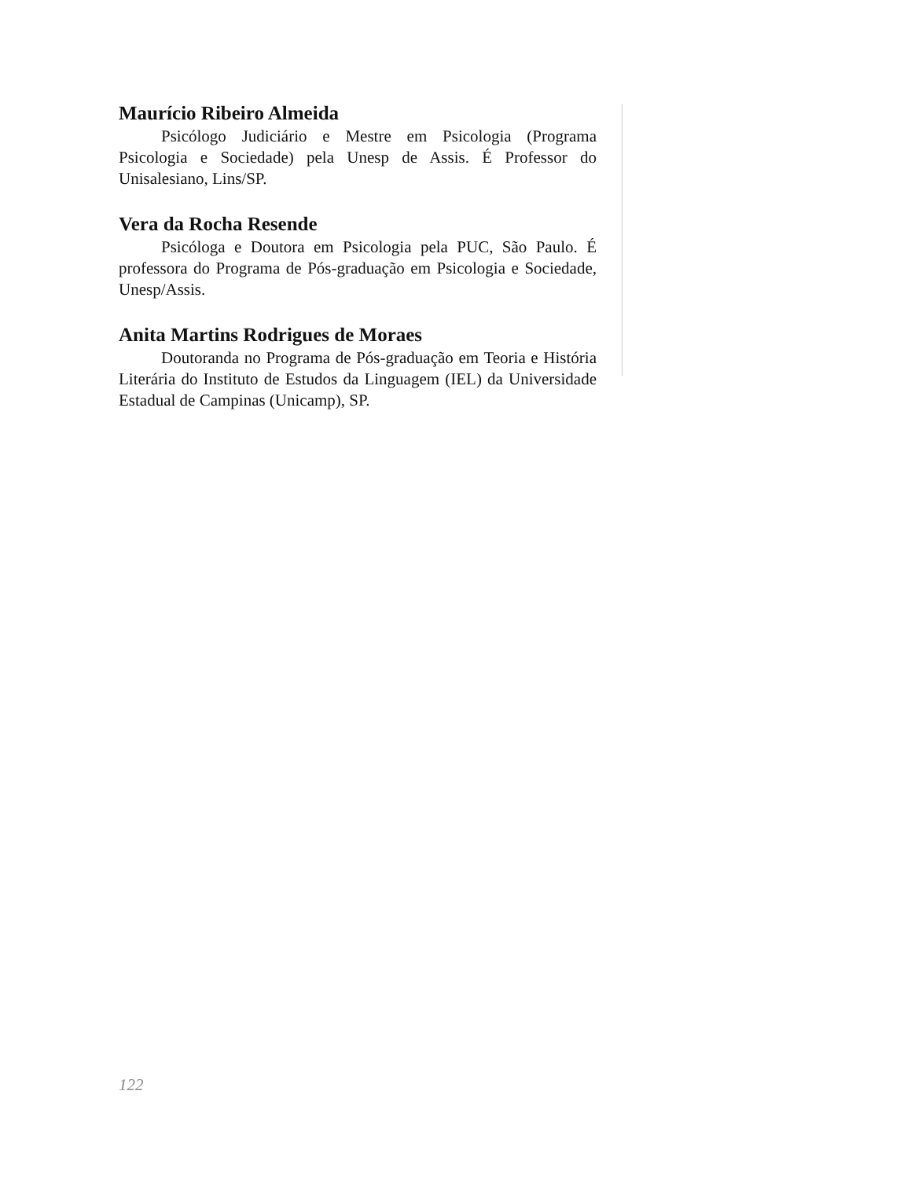Maurício Ribeiro Almeida
Psicólogo Judiciário e Mestre em Psicologia (Programa Psicologia e Sociedade) pela Unesp de Assis. É Professor do Unisalesiano, Lins/SP.
Vera da Rocha Resende
Psicóloga e Doutora em Psicologia pela PUC, São Paulo. É professora do Programa de Pós-graduação em Psicologia e Sociedade, Unesp/Assis.
Anita Martins Rodrigues de Moraes
Doutoranda no Programa de Pós-graduação em Teoria e História Literária do Instituto de Estudos da Linguagem (IEL) da Universidade Estadual de Campinas (Unicamp), SP.
122